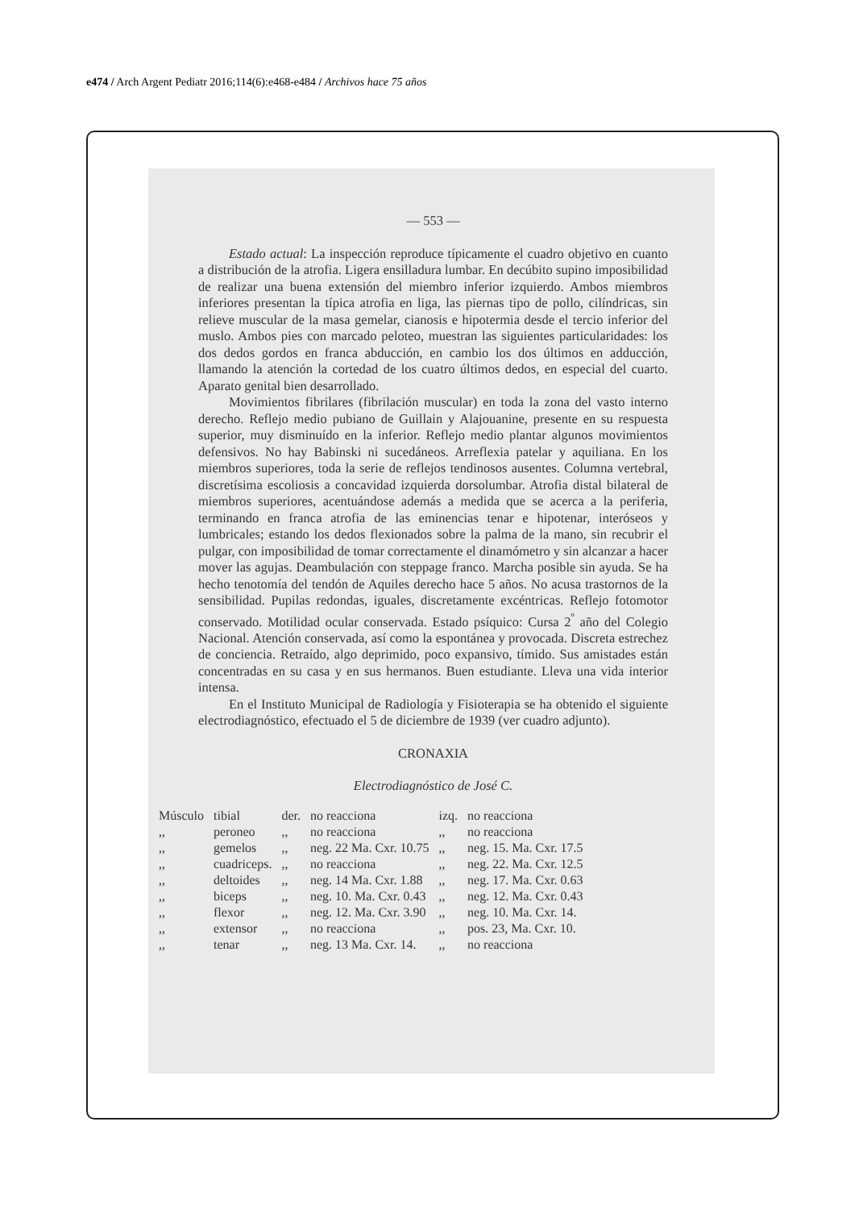e474 / Arch Argent Pediatr 2016;114(6):e468-e484 / Archivos hace 75 años
— 553 —
Estado actual: La inspección reproduce típicamente el cuadro objetivo en cuanto a distribución de la atrofia. Ligera ensilladura lumbar. En decúbito supino imposibilidad de realizar una buena extensión del miembro inferior izquierdo. Ambos miembros inferiores presentan la típica atrofia en liga, las piernas tipo de pollo, cilíndricas, sin relieve muscular de la masa gemelar, cianosis e hipotermia desde el tercio inferior del muslo. Ambos pies con marcado peloteo, muestran las siguientes particularidades: los dos dedos gordos en franca abducción, en cambio los dos últimos en adducción, llamando la atención la cortedad de los cuatro últimos dedos, en especial del cuarto. Aparato genital bien desarrollado.
Movimientos fibrilares (fibrilación muscular) en toda la zona del vasto interno derecho. Reflejo medio pubiano de Guillain y Alajouanine, presente en su respuesta superior, muy disminuído en la inferior. Reflejo medio plantar algunos movimientos defensivos. No hay Babinski ni sucedáneos. Arreflexia patelar y aquiliana. En los miembros superiores, toda la serie de reflejos tendinosos ausentes. Columna vertebral, discretísima escoliosis a concavidad izquierda dorsolumbar. Atrofia distal bilateral de miembros superiores, acentuándose además a medida que se acerca a la periferia, terminando en franca atrofia de las eminencias tenar e hipotenar, interóseos y lumbricales; estando los dedos flexionados sobre la palma de la mano, sin recubrir el pulgar, con imposibilidad de tomar correctamente el dinamómetro y sin alcanzar a hacer mover las agujas. Deambulación con steppage franco. Marcha posible sin ayuda. Se ha hecho tenotomía del tendón de Aquiles derecho hace 5 años. No acusa trastornos de la sensibilidad. Pupilas redondas, iguales, discretamente excéntricas. Reflejo fotomotor conservado. Motilidad ocular conservada. Estado psíquico: Cursa 2<sup>º</sup> año del Colegio Nacional. Atención conservada, así como la espontánea y provocada. Discreta estrechez de conciencia. Retraído, algo deprimido, poco expansivo, tímido. Sus amistades están concentradas en su casa y en sus hermanos. Buen estudiante. Lleva una vida interior intensa.
En el Instituto Municipal de Radiología y Fisioterapia se ha obtenido el siguiente electrodiagnóstico, efectuado el 5 de diciembre de 1939 (ver cuadro adjunto).
CRONAXIA
Electrodiagnóstico de José C.
| Músculo | tibial | der. | no reacciona | izq. | no reacciona |
| ,, | peroneo | ,, | no reacciona | ,, | no reacciona |
| ,, | gemelos | ,, | neg. 22 Ma. Cxr. 10.75 | ,, | neg. 15. Ma. Cxr. 17.5 |
| ,, | cuadriceps. | ,, | no reacciona | ,, | neg. 22. Ma. Cxr. 12.5 |
| ,, | deltoides | ,, | neg. 14 Ma. Cxr. 1.88 | ,, | neg. 17. Ma. Cxr. 0.63 |
| ,, | biceps | ,, | neg. 10. Ma. Cxr. 0.43 | ,, | neg. 12. Ma. Cxr. 0.43 |
| ,, | flexor | ,, | neg. 12. Ma. Cxr. 3.90 | ,, | neg. 10. Ma. Cxr. 14. |
| ,, | extensor | ,, | no reacciona | ,, | pos. 23, Ma. Cxr. 10. |
| ,, | tenar | ,, | neg. 13 Ma. Cxr. 14. | ,, | no reacciona |